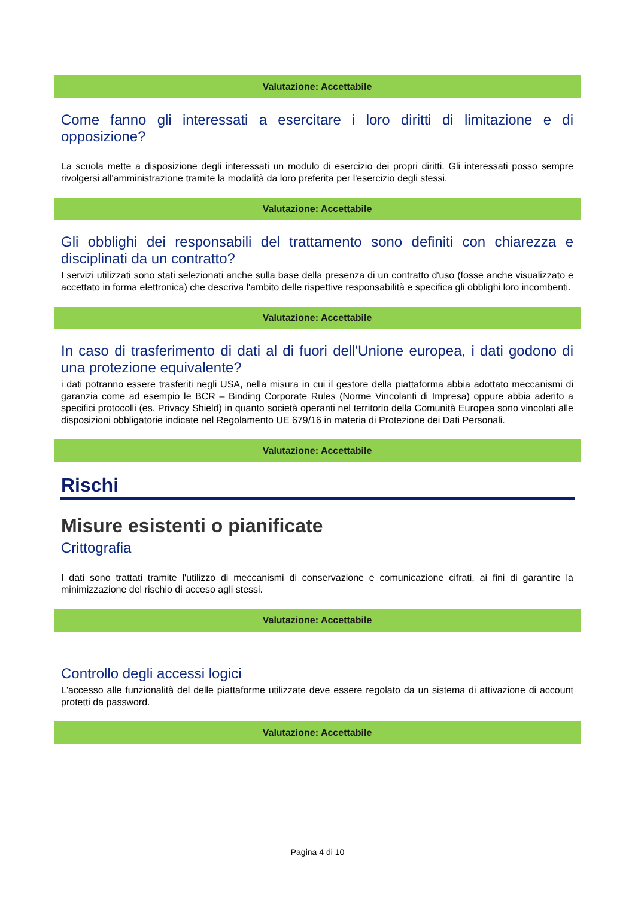Valutazione: Accettabile
Come fanno gli interessati a esercitare i loro diritti di limitazione e di opposizione?
La scuola mette a disposizione degli interessati un modulo di esercizio dei propri diritti. Gli interessati posso sempre rivolgersi all'amministrazione tramite la modalità da loro preferita per l'esercizio degli stessi.
Valutazione: Accettabile
Gli obblighi dei responsabili del trattamento sono definiti con chiarezza e disciplinati da un contratto?
I servizi utilizzati sono stati selezionati anche sulla base della presenza di un contratto d'uso (fosse anche visualizzato e accettato in forma elettronica) che descriva l'ambito delle rispettive responsabilità e specifica gli obblighi loro incombenti.
Valutazione: Accettabile
In caso di trasferimento di dati al di fuori dell'Unione europea, i dati godono di una protezione equivalente?
i dati potranno essere trasferiti negli USA, nella misura in cui il gestore della piattaforma abbia adottato meccanismi di garanzia come ad esempio le BCR – Binding Corporate Rules (Norme Vincolanti di Impresa) oppure abbia aderito a specifici protocolli (es. Privacy Shield) in quanto società operanti nel territorio della Comunità Europea sono vincolati alle disposizioni obbligatorie indicate nel Regolamento UE 679/16 in materia di Protezione dei Dati Personali.
Valutazione: Accettabile
Rischi
Misure esistenti o pianificate
Crittografia
I dati sono trattati tramite l'utilizzo di meccanismi di conservazione e comunicazione cifrati, ai fini di garantire la minimizzazione del rischio di acceso agli stessi.
Valutazione: Accettabile
Controllo degli accessi logici
L'accesso alle funzionalità del delle piattaforme utilizzate deve essere regolato da un sistema di attivazione di account protetti da password.
Valutazione: Accettabile
Pagina 4 di 10